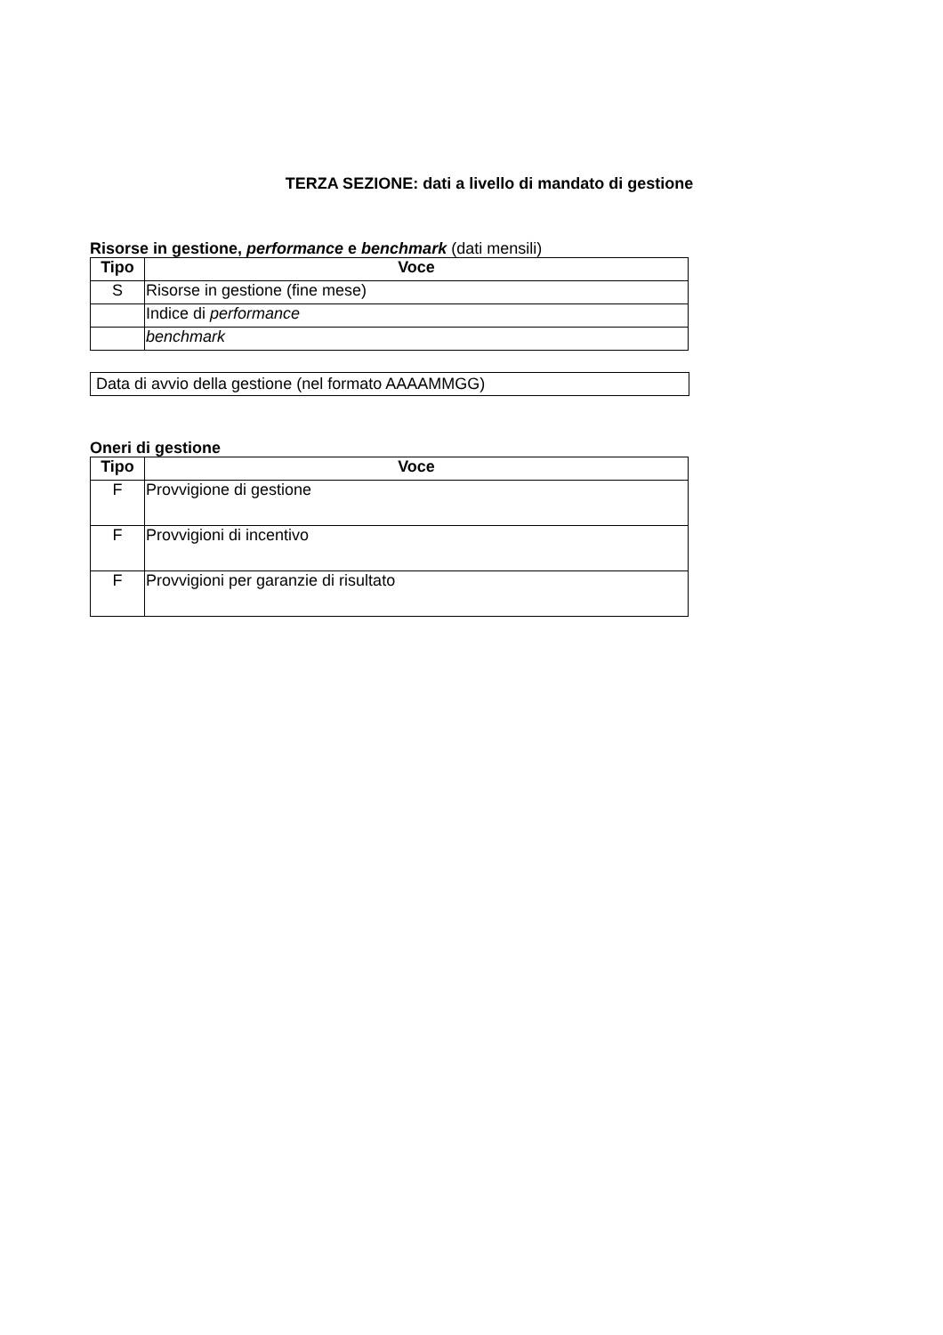TERZA SEZIONE: dati a livello di mandato di gestione
Risorse in gestione, performance e benchmark (dati mensili)
| Tipo | Voce |
| --- | --- |
| S | Risorse in gestione (fine mese) |
| | Indice di performance |
| | benchmark |
Data di avvio della gestione (nel formato AAAAMMGG)
Oneri di gestione
| Tipo | Voce |
| --- | --- |
| F | Provvigione di gestione |
| F | Provvigioni di incentivo |
| F | Provvigioni per garanzie di risultato |